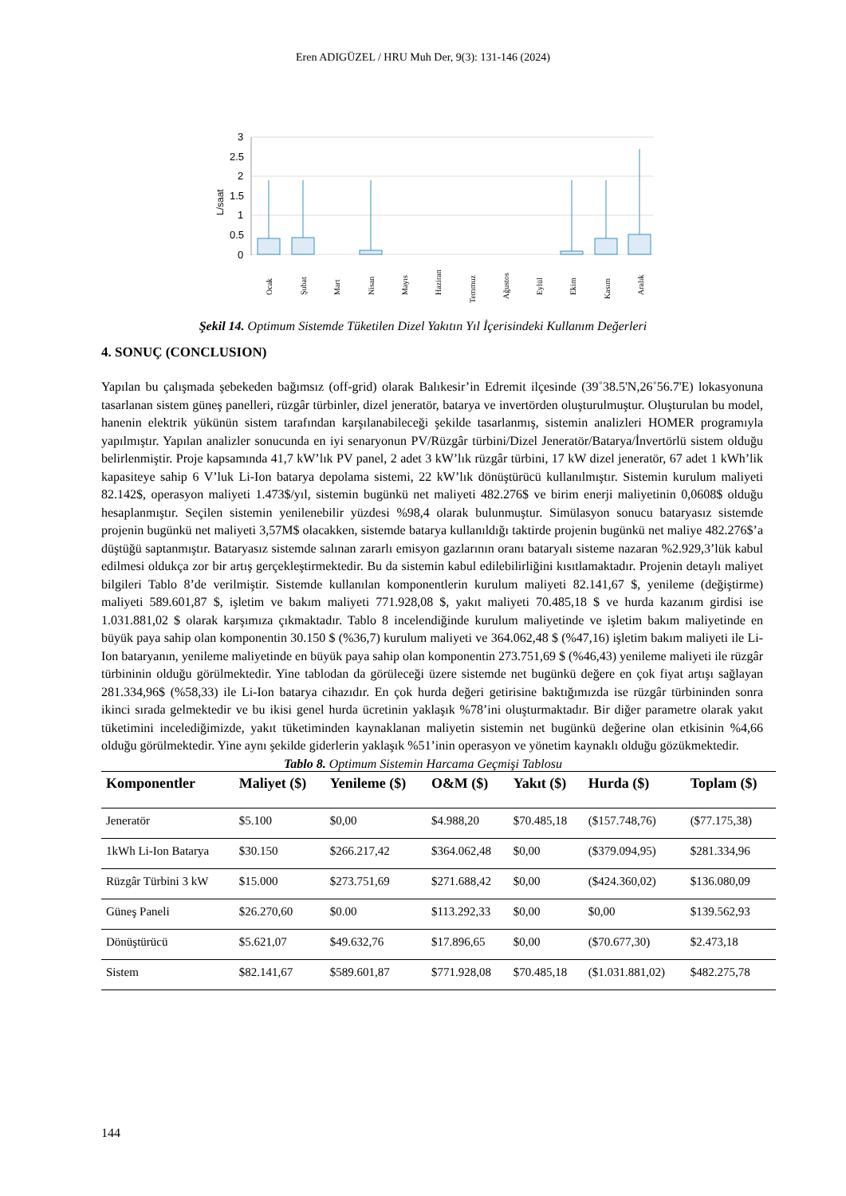Eren ADIGÜZEL / HRU Muh Der, 9(3): 131-146 (2024)
L/saat
3
2.5
2
1.5
1
0.5
0
Ocak
Şubat
Mart
Nisan
Mayıs
Haziran
Temmuz
Ağustos
Eylül
Ekim
Kasım
Aralık
Şekil 14. Optimum Sistemde Tüketilen Dizel Yakıtın Yıl İçerisindeki Kullanım Değerleri
4. SONUÇ (CONCLUSION)
Yapılan bu çalışmada şebekeden bağımsız (off-grid) olarak Balıkesir’in Edremit ilçesinde (39˚38.5'N,26˚56.7'E) lokasyonuna tasarlanan sistem güneş panelleri, rüzgâr türbinler, dizel jeneratör, batarya ve invertörden oluşturulmuştur. Oluşturulan bu model, hanenin elektrik yükünün sistem tarafından karşılanabileceği şekilde tasarlanmış, sistemin analizleri HOMER programıyla yapılmıştır. Yapılan analizler sonucunda en iyi senaryonun PV/Rüzgâr türbini/Dizel Jeneratör/Batarya/İnvertörlü sistem olduğu belirlenmiştir. Proje kapsamında 41,7 kW’lık PV panel, 2 adet 3 kW’lık rüzgâr türbini, 17 kW dizel jeneratör, 67 adet 1 kWh’lik kapasiteye sahip 6 V’luk Li-Ion batarya depolama sistemi, 22 kW’lık dönüştürücü kullanılmıştır. Sistemin kurulum maliyeti 82.142$, operasyon maliyeti 1.473$/yıl, sistemin bugünkü net maliyeti 482.276$ ve birim enerji maliyetinin 0,0608$ olduğu hesaplanmıştır. Seçilen sistemin yenilenebilir yüzdesi %98,4 olarak bulunmuştur. Simülasyon sonucu bataryasız sistemde projenin bugünkü net maliyeti 3,57M$ olacakken, sistemde batarya kullanıldığı taktirde projenin bugünkü net maliye 482.276$’a düştüğü saptanmıştır. Bataryasız sistemde salınan zararlı emisyon gazlarının oranı bataryalı sisteme nazaran %2.929,3’lük kabul edilmesi oldukça zor bir artış gerçekleştirmektedir. Bu da sistemin kabul edilebilirliğini kısıtlamaktadır. Projenin detaylı maliyet bilgileri Tablo 8’de verilmiştir. Sistemde kullanılan komponentlerin kurulum maliyeti 82.141,67 $, yenileme (değiştirme) maliyeti 589.601,87 $, işletim ve bakım maliyeti 771.928,08 $, yakıt maliyeti 70.485,18 $ ve hurda kazanım girdisi ise 1.031.881,02 $ olarak karşımıza çıkmaktadır. Tablo 8 incelendiğinde kurulum maliyetinde ve işletim bakım maliyetinde en büyük paya sahip olan komponentin 30.150 $ (%36,7) kurulum maliyeti ve 364.062,48 $ (%47,16) işletim bakım maliyeti ile Li-Ion bataryanın, yenileme maliyetinde en büyük paya sahip olan komponentin 273.751,69 $ (%46,43) yenileme maliyeti ile rüzgâr türbininin olduğu görülmektedir. Yine tablodan da görüleceği üzere sistemde net bugünkü değere en çok fiyat artışı sağlayan 281.334,96$ (%58,33) ile Li-Ion batarya cihazıdır. En çok hurda değeri getirisine baktığımızda ise rüzgâr türbininden sonra ikinci sırada gelmektedir ve bu ikisi genel hurda ücretinin yaklaşık %78’ini oluşturmaktadır. Bir diğer parametre olarak yakıt tüketimini incelediğimizde, yakıt tüketiminden kaynaklanan maliyetin sistemin net bugünkü değerine olan etkisinin %4,66 olduğu görülmektedir. Yine aynı şekilde giderlerin yaklaşık %51’inin operasyon ve yönetim kaynaklı olduğu gözükmektedir.
Tablo 8. Optimum Sistemin Harcama Geçmişi Tablosu
| Komponentler | Maliyet ($) | Yenileme ($) | O&M ($) | Yakıt ($) | Hurda ($) | Toplam ($) |
| --- | --- | --- | --- | --- | --- | --- |
| Jeneratör | $5.100 | $0,00 | $4.988,20 | $70.485,18 | ($157.748,76) | ($77.175,38) |
| 1kWh Li-Ion Batarya | $30.150 | $266.217,42 | $364.062,48 | $0,00 | ($379.094,95) | $281.334,96 |
| Rüzgâr Türbini 3 kW | $15.000 | $273.751,69 | $271.688,42 | $0,00 | ($424.360,02) | $136.080,09 |
| Güneş Paneli | $26.270,60 | $0.00 | $113.292,33 | $0,00 | $0,00 | $139.562,93 |
| Dönüştürücü | $5.621,07 | $49.632,76 | $17.896,65 | $0,00 | ($70.677,30) | $2.473,18 |
| Sistem | $82.141,67 | $589.601,87 | $771.928,08 | $70.485,18 | ($1.031.881,02) | $482.275,78 |
144